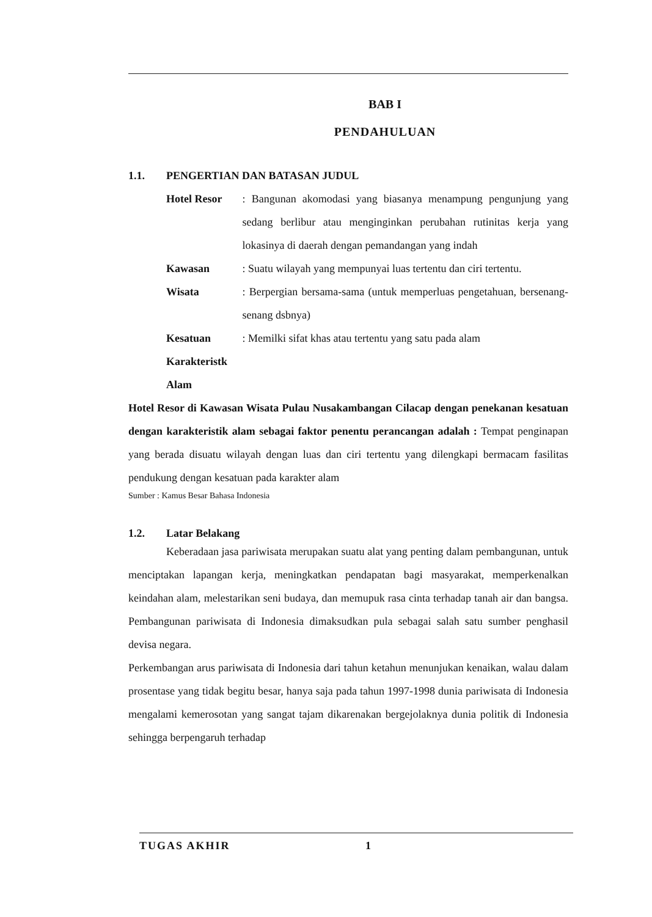BAB I
PENDAHULUAN
1.1. PENGERTIAN DAN BATASAN JUDUL
| Hotel Resor | : Bangunan akomodasi yang biasanya menampung pengunjung yang sedang berlibur atau menginginkan perubahan rutinitas kerja yang lokasinya di daerah dengan pemandangan yang indah |
| Kawasan | : Suatu wilayah yang mempunyai luas tertentu dan ciri tertentu. |
| Wisata | : Berpergian bersama-sama (untuk memperluas pengetahuan, bersenang-senang dsbnya) |
| Kesatuan Karakteristk Alam | : Memilki sifat khas atau tertentu yang satu pada alam |
Hotel Resor di Kawasan Wisata Pulau Nusakambangan Cilacap dengan penekanan kesatuan dengan karakteristik alam sebagai faktor penentu perancangan adalah : Tempat penginapan yang berada disuatu wilayah dengan luas dan ciri tertentu yang dilengkapi bermacam fasilitas pendukung dengan kesatuan pada karakter alam
Sumber : Kamus Besar Bahasa Indonesia
1.2. Latar Belakang
Keberadaan jasa pariwisata merupakan suatu alat yang penting dalam pembangunan, untuk menciptakan lapangan kerja, meningkatkan pendapatan bagi masyarakat, memperkenalkan keindahan alam, melestarikan seni budaya, dan memupuk rasa cinta terhadap tanah air dan bangsa. Pembangunan pariwisata di Indonesia dimaksudkan pula sebagai salah satu sumber penghasil devisa negara.
Perkembangan arus pariwisata di Indonesia dari tahun ketahun menunjukan kenaikan, walau dalam prosentase yang tidak begitu besar, hanya saja pada tahun 1997-1998 dunia pariwisata di Indonesia mengalami kemerosotan yang sangat tajam dikarenakan bergejolaknya dunia politik di Indonesia sehingga berpengaruh terhadap
TUGAS AKHIR 1